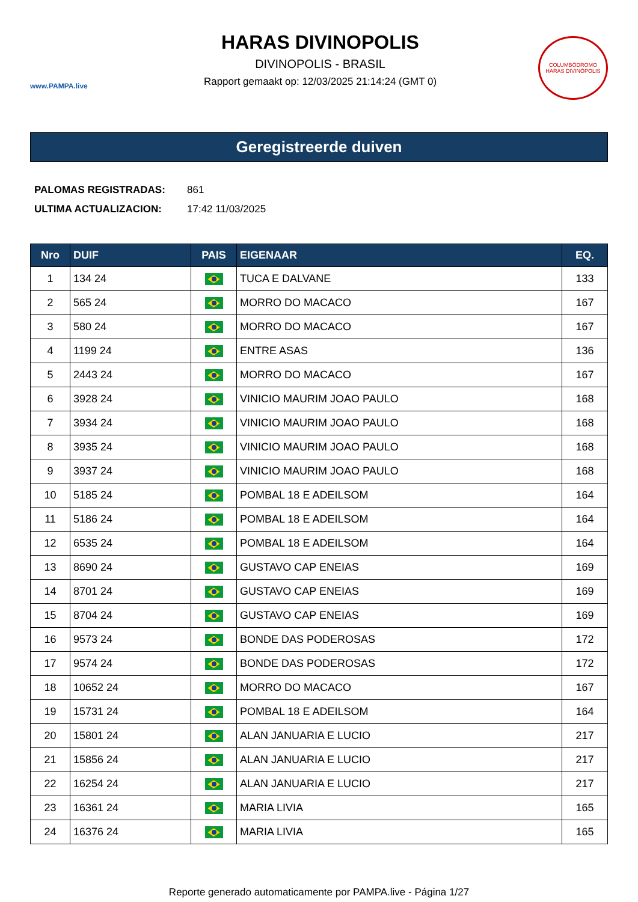www.PAMPA.live
HARAS DIVINOPOLIS
DIVINOPOLIS - BRASIL
Rapport gemaakt op: 12/03/2025 21:14:24 (GMT 0)
COLUMBÓDROMO
HARAS DIVINÓPOLIS
Geregistreerde duiven
| PALOMAS REGISTRADAS: | 861 |
| ULTIMA ACTUALIZACION: | 17:42 11/03/2025 |
| Nro | DUIF | PAIS | EIGENAAR | EQ. |
| --- | --- | --- | --- | --- |
| 1 | 134 24 | | TUCA E DALVANE | 133 |
| 2 | 565 24 | | MORRO DO MACACO | 167 |
| 3 | 580 24 | | MORRO DO MACACO | 167 |
| 4 | 1199 24 | | ENTRE ASAS | 136 |
| 5 | 2443 24 | | MORRO DO MACACO | 167 |
| 6 | 3928 24 | | VINICIO MAURIM JOAO PAULO | 168 |
| 7 | 3934 24 | | VINICIO MAURIM JOAO PAULO | 168 |
| 8 | 3935 24 | | VINICIO MAURIM JOAO PAULO | 168 |
| 9 | 3937 24 | | VINICIO MAURIM JOAO PAULO | 168 |
| 10 | 5185 24 | | POMBAL 18 E ADEILSOM | 164 |
| 11 | 5186 24 | | POMBAL 18 E ADEILSOM | 164 |
| 12 | 6535 24 | | POMBAL 18 E ADEILSOM | 164 |
| 13 | 8690 24 | | GUSTAVO CAP ENEIAS | 169 |
| 14 | 8701 24 | | GUSTAVO CAP ENEIAS | 169 |
| 15 | 8704 24 | | GUSTAVO CAP ENEIAS | 169 |
| 16 | 9573 24 | | BONDE DAS PODEROSAS | 172 |
| 17 | 9574 24 | | BONDE DAS PODEROSAS | 172 |
| 18 | 10652 24 | | MORRO DO MACACO | 167 |
| 19 | 15731 24 | | POMBAL 18 E ADEILSOM | 164 |
| 20 | 15801 24 | | ALAN JANUARIA E LUCIO | 217 |
| 21 | 15856 24 | | ALAN JANUARIA E LUCIO | 217 |
| 22 | 16254 24 | | ALAN JANUARIA E LUCIO | 217 |
| 23 | 16361 24 | | MARIA LIVIA | 165 |
| 24 | 16376 24 | | MARIA LIVIA | 165 |
Reporte generado automaticamente por PAMPA.live - Página 1/27